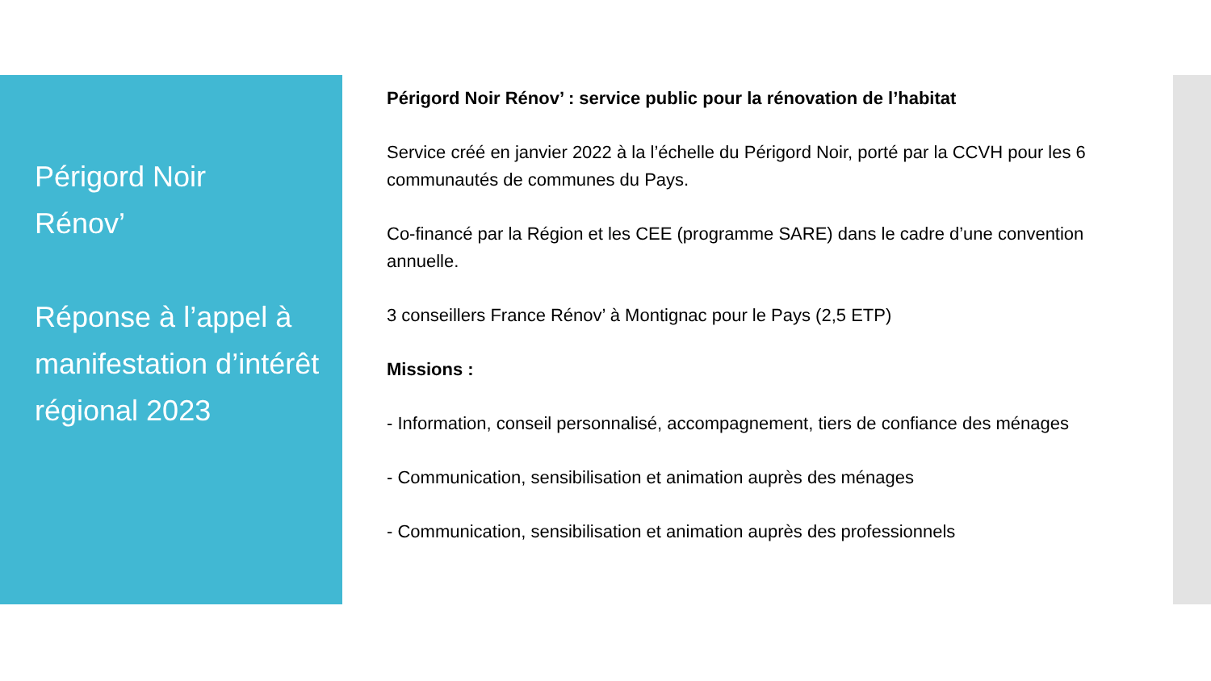Périgord Noir
Rénov’
Réponse à l’appel à manifestation d’intérêt régional 2023
Périgord Noir Rénov’ : service public pour la rénovation de l’habitat
Service créé en janvier 2022 à la l’échelle du Périgord Noir, porté par la CCVH pour les 6 communautés de communes du Pays.
Co-financé par la Région et les CEE (programme SARE) dans le cadre d’une convention annuelle.
3 conseillers France Rénov’ à Montignac pour le Pays (2,5 ETP)
Missions :
- Information, conseil personnalisé, accompagnement, tiers de confiance des ménages
- Communication, sensibilisation et animation auprès des ménages
- Communication, sensibilisation et animation auprès des professionnels